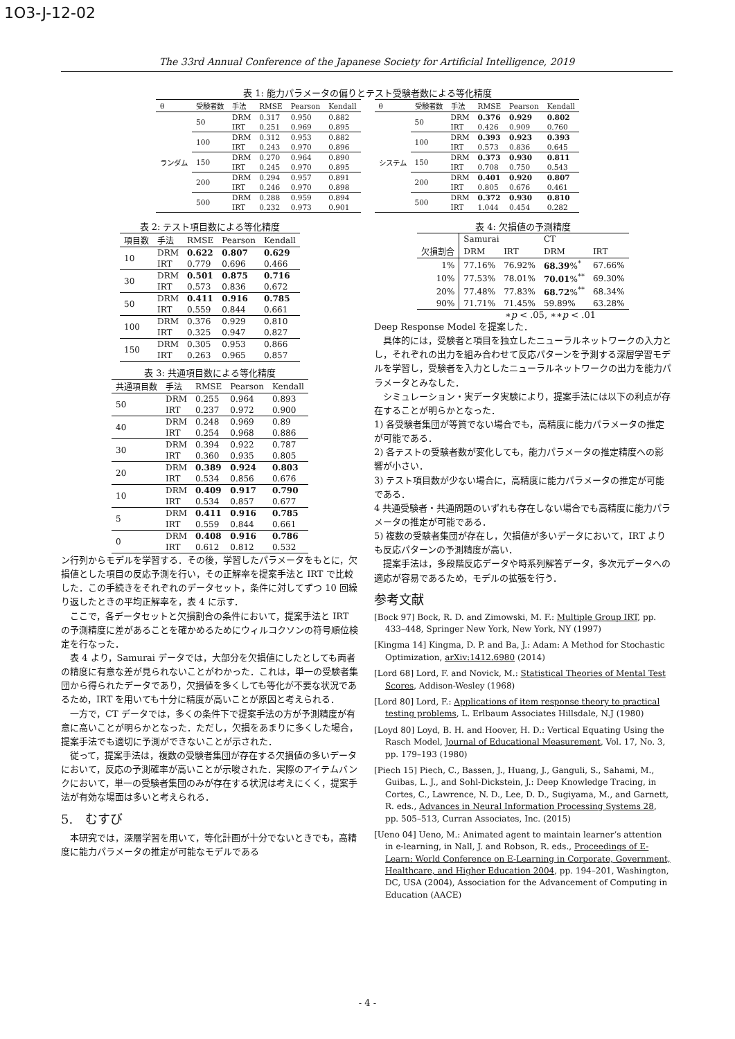1O3-J-12-02
The 33rd Annual Conference of the Japanese Society for Artificial Intelligence, 2019
表 1: 能力パラメータの偏りとテスト受験者数による等化精度
| θ | 受験者数 | 手法 | RMSE | Pearson | Kendall |
| --- | --- | --- | --- | --- | --- |
| ランダム | 50 | DRM | 0.317 | 0.950 | 0.882 |
| | | IRT | 0.251 | 0.969 | 0.895 |
| | 100 | DRM | 0.312 | 0.953 | 0.882 |
| | | IRT | 0.243 | 0.970 | 0.896 |
| | 150 | DRM | 0.270 | 0.964 | 0.890 |
| | | IRT | 0.245 | 0.970 | 0.895 |
| | 200 | DRM | 0.294 | 0.957 | 0.891 |
| | | IRT | 0.246 | 0.970 | 0.898 |
| | 500 | DRM | 0.288 | 0.959 | 0.894 |
| | | IRT | 0.232 | 0.973 | 0.901 |
| θ | 受験者数 | 手法 | RMSE | Pearson | Kendall |
| --- | --- | --- | --- | --- | --- |
| システム | 50 | DRM | 0.376 | 0.929 | 0.802 |
| | | IRT | 0.426 | 0.909 | 0.760 |
| | 100 | DRM | 0.393 | 0.923 | 0.393 |
| | | IRT | 0.573 | 0.836 | 0.645 |
| | 150 | DRM | 0.373 | 0.930 | 0.811 |
| | | IRT | 0.708 | 0.750 | 0.543 |
| | 200 | DRM | 0.401 | 0.920 | 0.807 |
| | | IRT | 0.805 | 0.676 | 0.461 |
| | 500 | DRM | 0.372 | 0.930 | 0.810 |
| | | IRT | 1.044 | 0.454 | 0.282 |
表 2: テスト項目数による等化精度
| 項目数 | 手法 | RMSE | Pearson | Kendall |
| --- | --- | --- | --- | --- |
| 10 | DRM | 0.622 | 0.807 | 0.629 |
| | IRT | 0.779 | 0.696 | 0.466 |
| 30 | DRM | 0.501 | 0.875 | 0.716 |
| | IRT | 0.573 | 0.836 | 0.672 |
| 50 | DRM | 0.411 | 0.916 | 0.785 |
| | IRT | 0.559 | 0.844 | 0.661 |
| 100 | DRM | 0.376 | 0.929 | 0.810 |
| | IRT | 0.325 | 0.947 | 0.827 |
| 150 | DRM | 0.305 | 0.953 | 0.866 |
| | IRT | 0.263 | 0.965 | 0.857 |
表 3: 共通項目数による等化精度
| 共通項目数 | 手法 | RMSE | Pearson | Kendall |
| --- | --- | --- | --- | --- |
| 50 | DRM | 0.255 | 0.964 | 0.893 |
| | IRT | 0.237 | 0.972 | 0.900 |
| 40 | DRM | 0.248 | 0.969 | 0.89 |
| | IRT | 0.254 | 0.968 | 0.886 |
| 30 | DRM | 0.394 | 0.922 | 0.787 |
| | IRT | 0.360 | 0.935 | 0.805 |
| 20 | DRM | 0.389 | 0.924 | 0.803 |
| | IRT | 0.534 | 0.856 | 0.676 |
| 10 | DRM | 0.409 | 0.917 | 0.790 |
| | IRT | 0.534 | 0.857 | 0.677 |
| 5 | DRM | 0.411 | 0.916 | 0.785 |
| | IRT | 0.559 | 0.844 | 0.661 |
| 0 | DRM | 0.408 | 0.916 | 0.786 |
| | IRT | 0.612 | 0.812 | 0.532 |
ン行列からモデルを学習する．その後，学習したパラメータをもとに，欠損値とした項目の反応予測を行い，その正解率を提案手法と IRT で比較した．この手続きをそれぞれのデータセット，条件に対してずつ 10 回繰り返したときの平均正解率を，表 4 に示す．
ここで，各データセットと欠損割合の条件において，提案手法と IRT の予測精度に差があることを確かめるためにウィルコクソンの符号順位検定を行なった．
表 4 より，Samurai データでは，大部分を欠損値にしたとしても両者の精度に有意な差が見られないことがわかった．これは，単一の受験者集団から得られたデータであり，欠損値を多くしても等化が不要な状況であるため，IRT を用いても十分に精度が高いことが原因と考えられる．
一方で，CT データでは，多くの条件下で提案手法の方が予測精度が有意に高いことが明らかとなった．ただし，欠損をあまりに多くした場合，提案手法でも適切に予測ができないことが示された．
従って，提案手法は，複数の受験者集団が存在する欠損値の多いデータにおいて，反応の予測確率が高いことが示唆された．実際のアイテムバンクにおいて，単一の受験者集団のみが存在する状況は考えにくく，提案手法が有効な場面は多いと考えられる．
5.　むすび
本研究では，深層学習を用いて，等化計画が十分でないときでも，高精度に能力パラメータの推定が可能なモデルである
表 4: 欠損値の予測精度
| | Samurai | | CT | |
| --- | --- | --- | --- | --- |
| 欠損割合 | DRM | IRT | DRM | IRT |
| 1% | 77.16% | 76.92% | 68.39 %<sup>*</sup> | 67.66% |
| 10% | 77.53% | 78.01% | 70.01 %<sup>**</sup> | 69.30% |
| 20% | 77.48% | 77.83% | 68.72 %<sup>**</sup> | 68.34% |
| 90% | 71.71% | 71.45% | 59.89% | 63.28% |
∗p < .05, ∗∗p < .01
Deep Response Model を提案した．
具体的には，受験者と項目を独立したニューラルネットワークの入力とし，それぞれの出力を組み合わせて反応パターンを予測する深層学習モデルを学習し，受験者を入力としたニューラルネットワークの出力を能力パラメータとみなした．
シミュレーション・実データ実験により，提案手法には以下の利点が存在することが明らかとなった．
1) 各受験者集団が等質でない場合でも，高精度に能力パラメータの推定が可能である．
2) 各テストの受験者数が変化しても，能力パラメータの推定精度への影響が小さい．
3) テスト項目数が少ない場合に，高精度に能力パラメータの推定が可能である．
4 共通受験者・共通問題のいずれも存在しない場合でも高精度に能力パラメータの推定が可能である．
5) 複数の受験者集団が存在し，欠損値が多いデータにおいて，IRT よりも反応パターンの予測精度が高い．
提案手法は，多段階反応データや時系列解答データ，多次元データへの適応が容易であるため，モデルの拡張を行う．
参考文献
[Bock 97] Bock, R. D. and Zimowski, M. F.: Multiple Group IRT, pp. 433–448, Springer New York, New York, NY (1997)
[Kingma 14] Kingma, D. P. and Ba, J.: Adam: A Method for Stochastic Optimization, arXiv:1412.6980 (2014)
[Lord 68] Lord, F. and Novick, M.: Statistical Theories of Mental Test Scores, Addison-Wesley (1968)
[Lord 80] Lord, F.: Applications of item response theory to practical testing problems, L. Erlbaum Associates Hillsdale, N.J (1980)
[Loyd 80] Loyd, B. H. and Hoover, H. D.: Vertical Equating Using the Rasch Model, Journal of Educational Measurement, Vol. 17, No. 3, pp. 179–193 (1980)
[Piech 15] Piech, C., Bassen, J., Huang, J., Ganguli, S., Sahami, M., Guibas, L. J., and Sohl-Dickstein, J.: Deep Knowledge Tracing, in Cortes, C., Lawrence, N. D., Lee, D. D., Sugiyama, M., and Garnett, R. eds., Advances in Neural Information Processing Systems 28, pp. 505–513, Curran Associates, Inc. (2015)
[Ueno 04] Ueno, M.: Animated agent to maintain learner’s attention in e-learning, in Nall, J. and Robson, R. eds., Proceedings of E-Learn: World Conference on E-Learning in Corporate, Government, Healthcare, and Higher Education 2004, pp. 194–201, Washington, DC, USA (2004), Association for the Advancement of Computing in Education (AACE)
- 4 -